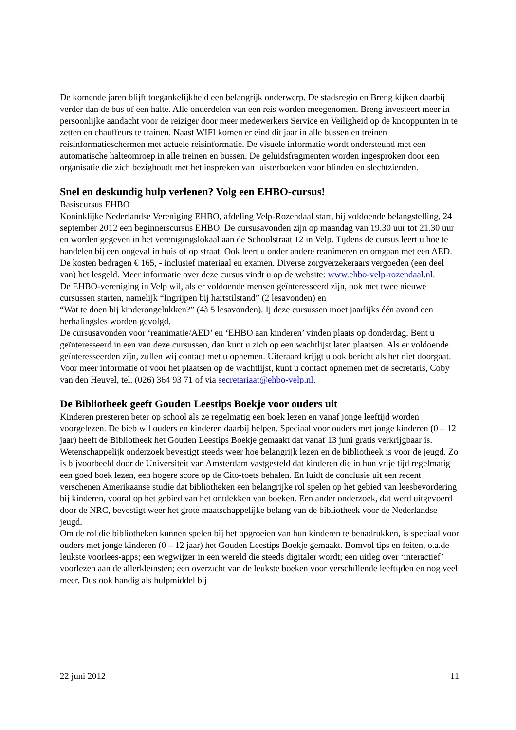De komende jaren blijft toegankelijkheid een belangrijk onderwerp. De stadsregio en Breng kijken daarbij verder dan de bus of een halte. Alle onderdelen van een reis worden meegenomen. Breng investeert meer in persoonlijke aandacht voor de reiziger door meer medewerkers Service en Veiligheid op de knooppunten in te zetten en chauffeurs te trainen. Naast WIFI komen er eind dit jaar in alle bussen en treinen reisinformatieschermen met actuele reisinformatie. De visuele informatie wordt ondersteund met een automatische halteomroep in alle treinen en bussen. De geluidsfragmenten worden ingesproken door een organisatie die zich bezighoudt met het inspreken van luisterboeken voor blinden en slechtzienden.
Snel en deskundig hulp verlenen? Volg een EHBO-cursus!
Basiscursus EHBO
Koninklijke Nederlandse Vereniging EHBO, afdeling Velp-Rozendaal start, bij voldoende belangstelling, 24 september 2012 een beginnerscursus EHBO. De cursusavonden zijn op maandag van 19.30 uur tot 21.30 uur en worden gegeven in het verenigingslokaal aan de Schoolstraat 12 in Velp. Tijdens de cursus leert u hoe te handelen bij een ongeval in huis of op straat. Ook leert u onder andere reanimeren en omgaan met een AED. De kosten bedragen € 165, - inclusief materiaal en examen. Diverse zorgverzekeraars vergoeden (een deel van) het lesgeld. Meer informatie over deze cursus vindt u op de website: www.ehbo-velp-rozendaal.nl.
De EHBO-vereniging in Velp wil, als er voldoende mensen geïnteresseerd zijn, ook met twee nieuwe cursussen starten, namelijk “Ingrijpen bij hartstilstand” (2 lesavonden) en
“Wat te doen bij kinderongelukken?” (4à 5 lesavonden). Ij deze cursussen moet jaarlijks één avond een herhalingsles worden gevolgd.
De cursusavonden voor ‘reanimatie/AED’ en ‘EHBO aan kinderen’ vinden plaats op donderdag. Bent u geïnteresseerd in een van deze cursussen, dan kunt u zich op een wachtlijst laten plaatsen. Als er voldoende geïnteresseerden zijn, zullen wij contact met u opnemen. Uiteraard krijgt u ook bericht als het niet doorgaat.
Voor meer informatie of voor het plaatsen op de wachtlijst, kunt u contact opnemen met de secretaris, Coby van den Heuvel, tel. (026) 364 93 71 of via secretariaat@ehbo-velp.nl.
De Bibliotheek geeft Gouden Leestips Boekje voor ouders uit
Kinderen presteren beter op school als ze regelmatig een boek lezen en vanaf jonge leeftijd worden voorgelezen. De bieb wil ouders en kinderen daarbij helpen. Speciaal voor ouders met jonge kinderen (0 – 12 jaar) heeft de Bibliotheek het Gouden Leestips Boekje gemaakt dat vanaf 13 juni gratis verkrijgbaar is. Wetenschappelijk onderzoek bevestigt steeds weer hoe belangrijk lezen en de bibliotheek is voor de jeugd. Zo is bijvoorbeeld door de Universiteit van Amsterdam vastgesteld dat kinderen die in hun vrije tijd regelmatig een goed boek lezen, een hogere score op de Cito-toets behalen. En luidt de conclusie uit een recent verschenen Amerikaanse studie dat bibliotheken een belangrijke rol spelen op het gebied van leesbevordering bij kinderen, vooral op het gebied van het ontdekken van boeken. Een ander onderzoek, dat werd uitgevoerd door de NRC, bevestigt weer het grote maatschappelijke belang van de bibliotheek voor de Nederlandse jeugd.
Om de rol die bibliotheken kunnen spelen bij het opgroeien van hun kinderen te benadrukken, is speciaal voor ouders met jonge kinderen (0 – 12 jaar) het Gouden Leestips Boekje gemaakt. Bomvol tips en feiten, o.a.de leukste voorlees-apps; een wegwijzer in een wereld die steeds digitaler wordt; een uitleg over ‘interactief’ voorlezen aan de allerkleinsten; een overzicht van de leukste boeken voor verschillende leeftijden en nog veel meer. Dus ook handig als hulpmiddel bij
22 juni 2012 11